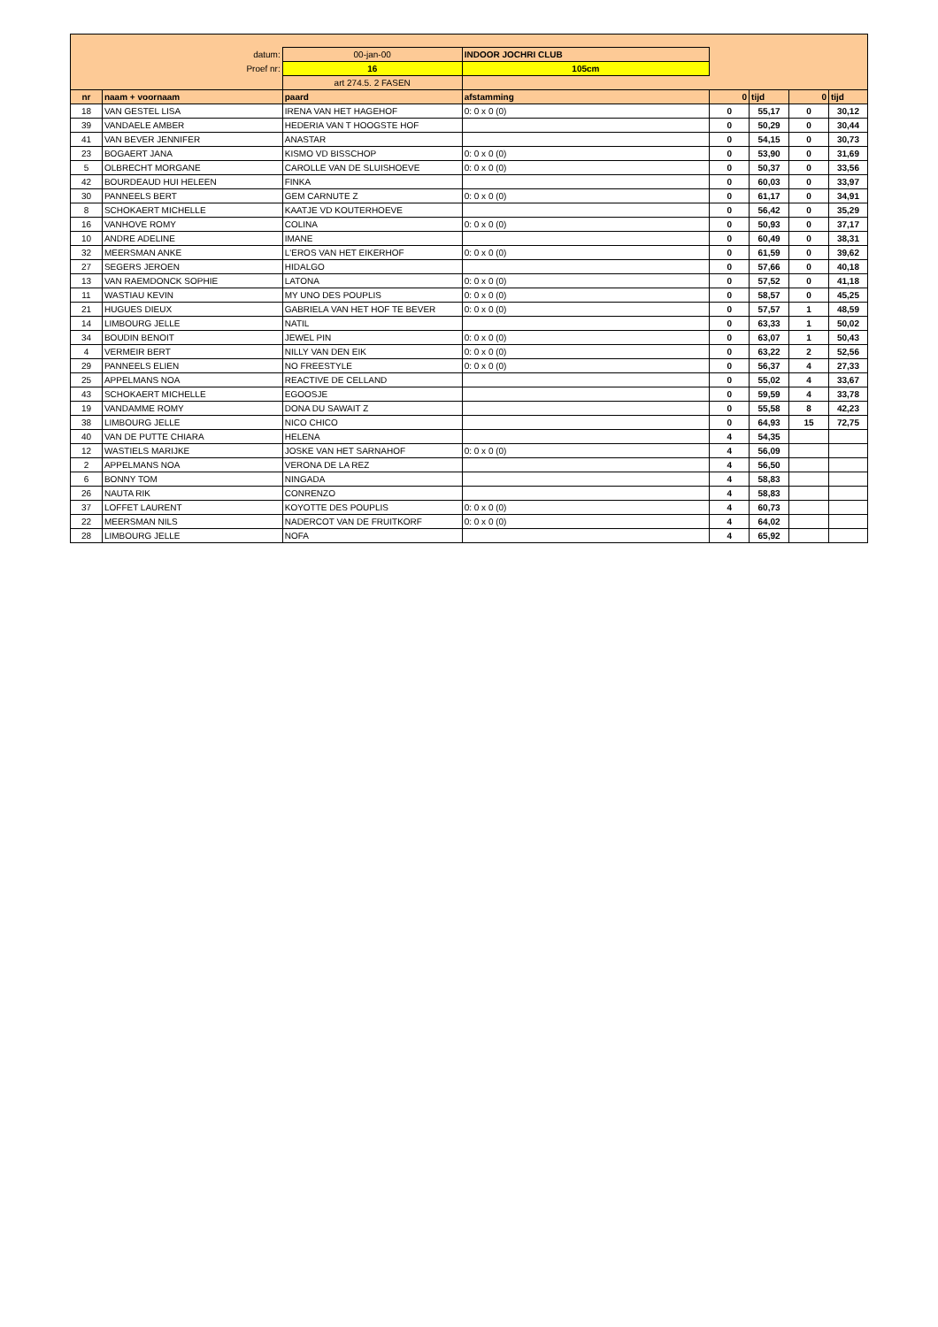| | datum: | 00-jan-00 | INDOOR JOCHRI CLUB | | | | |
| | Proef nr: | 16 | 105cm | | | | |
| | | art 274.5. 2 FASEN | | | | | |
| nr | naam + voornaam | paard | afstamming | 0 | tijd | 0 | tijd |
| 18 | VAN GESTEL LISA | IRENA VAN HET HAGEHOF | 0: 0 x 0 (0) | 0 | 55,17 | 0 | 30,12 |
| 39 | VANDAELE AMBER | HEDERIA VAN T HOOGSTE HOF | | 0 | 50,29 | 0 | 30,44 |
| 41 | VAN BEVER JENNIFER | ANASTAR | | 0 | 54,15 | 0 | 30,73 |
| 23 | BOGAERT JANA | KISMO VD BISSCHOP | 0: 0 x 0 (0) | 0 | 53,90 | 0 | 31,69 |
| 5 | OLBRECHT MORGANE | CAROLLE VAN DE SLUISHOEVE | 0: 0 x 0 (0) | 0 | 50,37 | 0 | 33,56 |
| 42 | BOURDEAUD HUI HELEEN | FINKA | | 0 | 60,03 | 0 | 33,97 |
| 30 | PANNEELS BERT | GEM CARNUTE Z | 0: 0 x 0 (0) | 0 | 61,17 | 0 | 34,91 |
| 8 | SCHOKAERT MICHELLE | KAATJE VD KOUTERHOEVE | | 0 | 56,42 | 0 | 35,29 |
| 16 | VANHOVE ROMY | COLINA | 0: 0 x 0 (0) | 0 | 50,93 | 0 | 37,17 |
| 10 | ANDRE ADELINE | IMANE | | 0 | 60,49 | 0 | 38,31 |
| 32 | MEERSMAN ANKE | L'EROS VAN HET EIKERHOF | 0: 0 x 0 (0) | 0 | 61,59 | 0 | 39,62 |
| 27 | SEGERS JEROEN | HIDALGO | | 0 | 57,66 | 0 | 40,18 |
| 13 | VAN RAEMDONCK SOPHIE | LATONA | 0: 0 x 0 (0) | 0 | 57,52 | 0 | 41,18 |
| 11 | WASTIAU KEVIN | MY UNO DES POUPLIS | 0: 0 x 0 (0) | 0 | 58,57 | 0 | 45,25 |
| 21 | HUGUES DIEUX | GABRIELA VAN HET HOF TE BEVER | 0: 0 x 0 (0) | 0 | 57,57 | 1 | 48,59 |
| 14 | LIMBOURG JELLE | NATIL | | 0 | 63,33 | 1 | 50,02 |
| 34 | BOUDIN BENOIT | JEWEL PIN | 0: 0 x 0 (0) | 0 | 63,07 | 1 | 50,43 |
| 4 | VERMEIR BERT | NILLY VAN DEN EIK | 0: 0 x 0 (0) | 0 | 63,22 | 2 | 52,56 |
| 29 | PANNEELS ELIEN | NO FREESTYLE | 0: 0 x 0 (0) | 0 | 56,37 | 4 | 27,33 |
| 25 | APPELMANS NOA | REACTIVE DE CELLAND | | 0 | 55,02 | 4 | 33,67 |
| 43 | SCHOKAERT MICHELLE | EGOOSJE | | 0 | 59,59 | 4 | 33,78 |
| 19 | VANDAMME ROMY | DONA DU SAWAIT Z | | 0 | 55,58 | 8 | 42,23 |
| 38 | LIMBOURG JELLE | NICO CHICO | | 0 | 64,93 | 15 | 72,75 |
| 40 | VAN DE PUTTE CHIARA | HELENA | | 4 | 54,35 | | |
| 12 | WASTIELS MARIJKE | JOSKE VAN HET SARNAHOF | 0: 0 x 0 (0) | 4 | 56,09 | | |
| 2 | APPELMANS NOA | VERONA DE LA REZ | | 4 | 56,50 | | |
| 6 | BONNY TOM | NINGADA | | 4 | 58,83 | | |
| 26 | NAUTA RIK | CONRENZO | | 4 | 58,83 | | |
| 37 | LOFFET LAURENT | KOYOTTE DES POUPLIS | 0: 0 x 0 (0) | 4 | 60,73 | | |
| 22 | MEERSMAN NILS | NADERCOT VAN DE FRUITKORF | 0: 0 x 0 (0) | 4 | 64,02 | | |
| 28 | LIMBOURG JELLE | NOFA | | 4 | 65,92 | | |